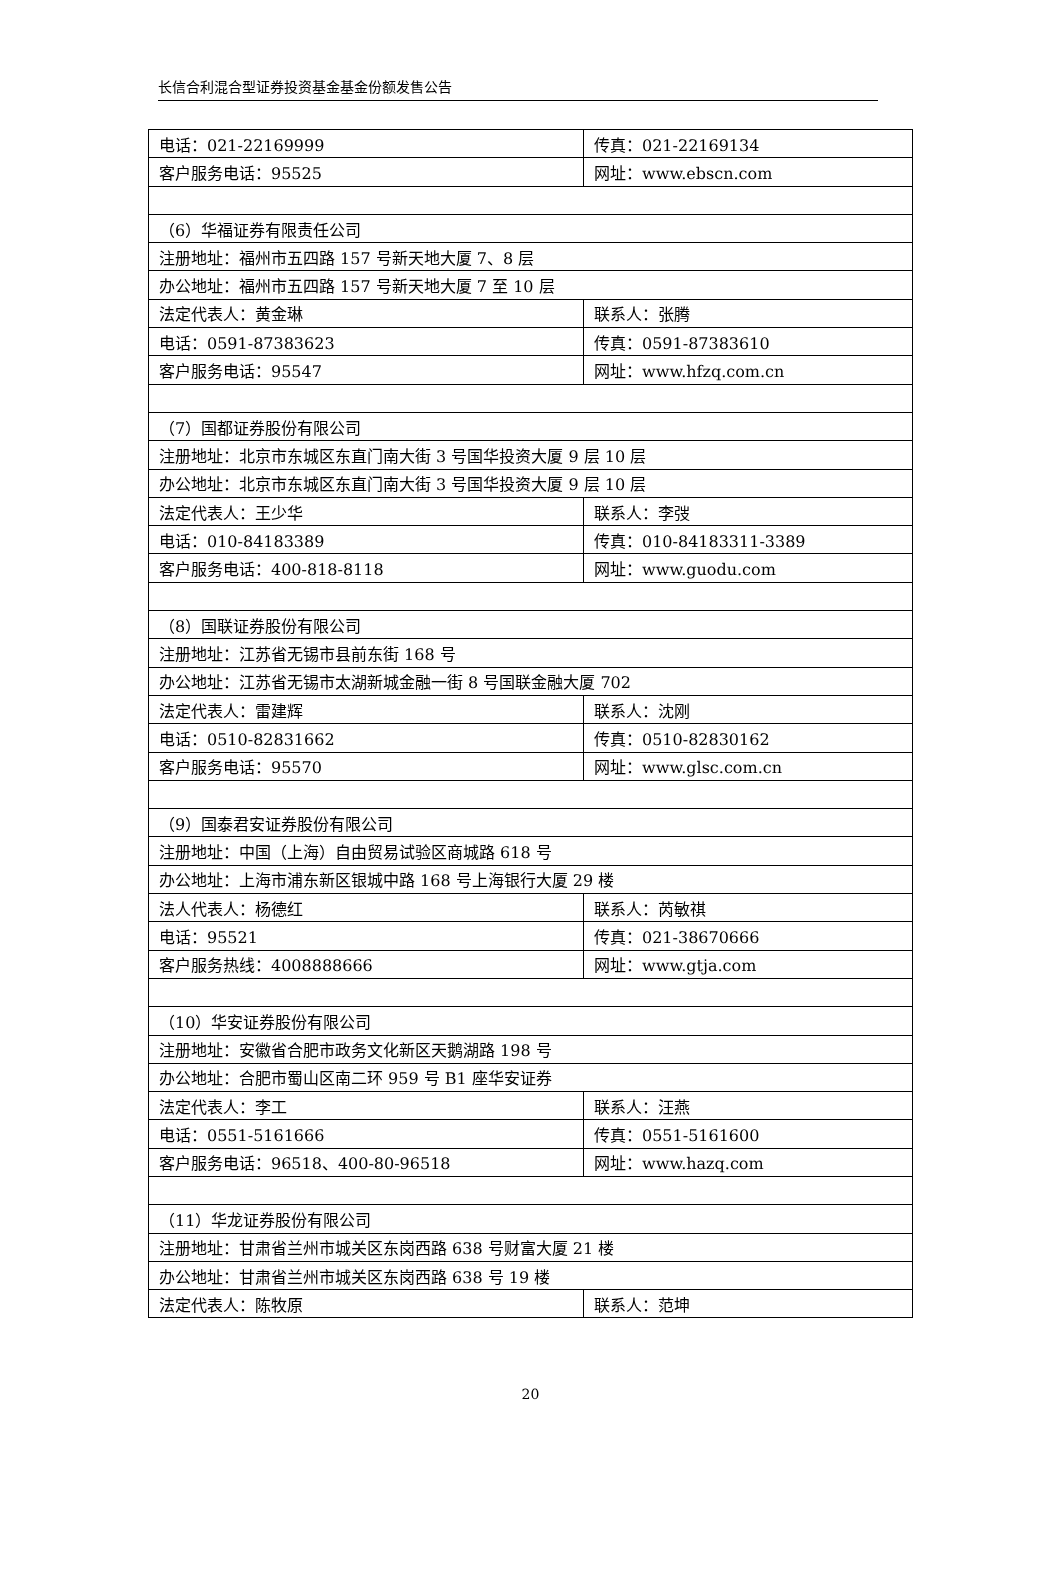长信合利混合型证券投资基金基金份额发售公告
| 电话：021-22169999 | 传真：021-22169134 |
| 客户服务电话：95525 | 网址：www.ebscn.com |
| （6）华福证券有限责任公司 | |
| 注册地址：福州市五四路 157 号新天地大厦 7、8 层 | |
| 办公地址：福州市五四路 157 号新天地大厦 7 至 10 层 | |
| 法定代表人：黄金琳 | 联系人：张腾 |
| 电话：0591-87383623 | 传真：0591-87383610 |
| 客户服务电话：95547 | 网址：www.hfzq.com.cn |
| （7）国都证券股份有限公司 | |
| 注册地址：北京市东城区东直门南大街 3 号国华投资大厦 9 层 10 层 | |
| 办公地址：北京市东城区东直门南大街 3 号国华投资大厦 9 层 10 层 | |
| 法定代表人：王少华 | 联系人：李弢 |
| 电话：010-84183389 | 传真：010-84183311-3389 |
| 客户服务电话：400-818-8118 | 网址：www.guodu.com |
| （8）国联证券股份有限公司 | |
| 注册地址：江苏省无锡市县前东街 168 号 | |
| 办公地址：江苏省无锡市太湖新城金融一街 8 号国联金融大厦 702 | |
| 法定代表人：雷建辉 | 联系人：沈刚 |
| 电话：0510-82831662 | 传真：0510-82830162 |
| 客户服务电话：95570 | 网址：www.glsc.com.cn |
| （9）国泰君安证券股份有限公司 | |
| 注册地址：中国（上海）自由贸易试验区商城路 618 号 | |
| 办公地址：上海市浦东新区银城中路 168 号上海银行大厦 29 楼 | |
| 法人代表人：杨德红 | 联系人：芮敏祺 |
| 电话：95521 | 传真：021-38670666 |
| 客户服务热线：4008888666 | 网址：www.gtja.com |
| （10）华安证券股份有限公司 | |
| 注册地址：安徽省合肥市政务文化新区天鹅湖路 198 号 | |
| 办公地址：合肥市蜀山区南二环 959 号 B1 座华安证券 | |
| 法定代表人：李工 | 联系人：汪燕 |
| 电话：0551-5161666 | 传真：0551-5161600 |
| 客户服务电话：96518、400-80-96518 | 网址：www.hazq.com |
| （11）华龙证券股份有限公司 | |
| 注册地址：甘肃省兰州市城关区东岗西路 638 号财富大厦 21 楼 | |
| 办公地址：甘肃省兰州市城关区东岗西路 638 号 19 楼 | |
| 法定代表人：陈牧原 | 联系人：范坤 |
20